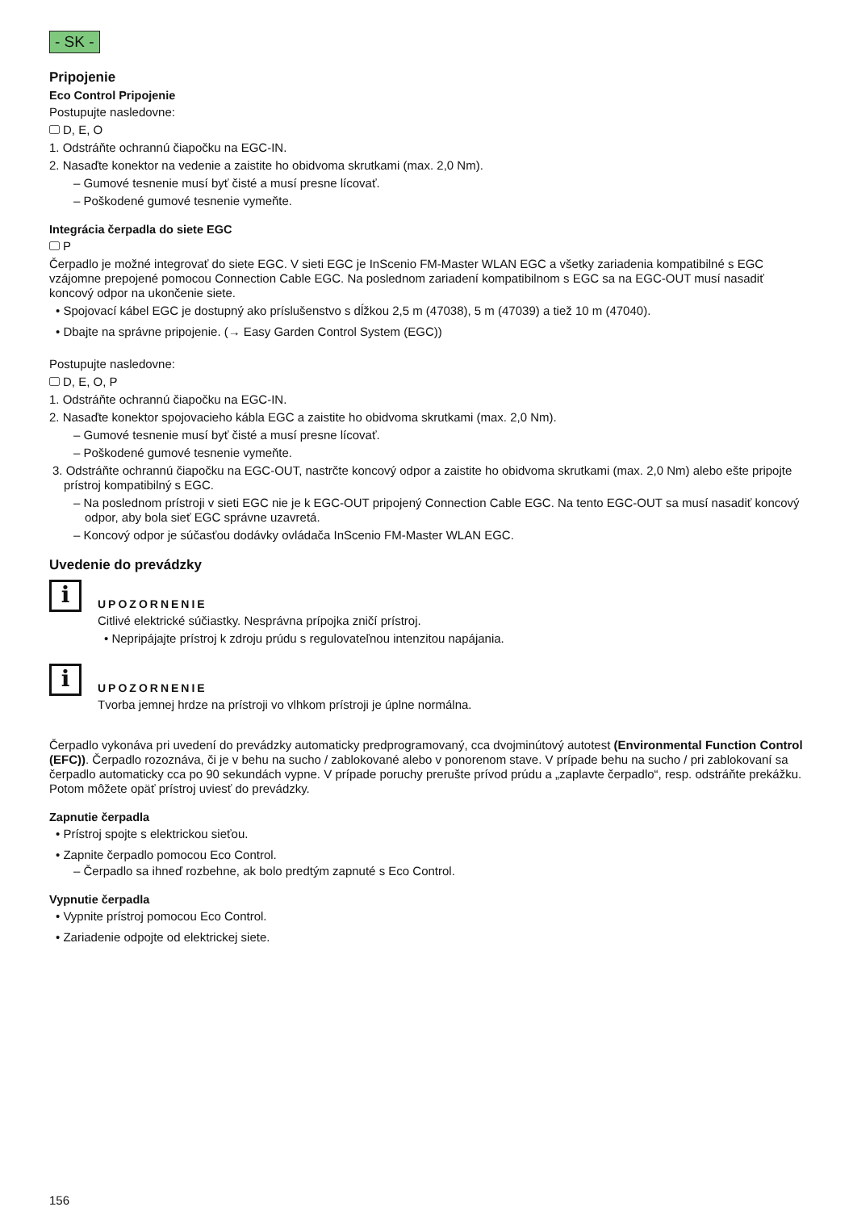- SK -
Pripojenie
Eco Control Pripojenie
Postupujte nasledovne:
D, E, O
1. Odstráňte ochrannú čiapočku na EGC-IN.
2. Nasaďte konektor na vedenie a zaistite ho obidvoma skrutkami (max. 2,0 Nm).
– Gumové tesnenie musí byť čisté a musí presne lícovať.
– Poškodené gumové tesnenie vymeňte.
Integrácia čerpadla do siete EGC
P
Čerpadlo je možné integrovať do siete EGC. V sieti EGC je InScenio FM-Master WLAN EGC a všetky zariadenia kompatibilné s EGC vzájomne prepojené pomocou Connection Cable EGC. Na poslednom zariadení kompatibilnom s EGC sa na EGC-OUT musí nasadiť koncový odpor na ukončenie siete.
• Spojovací kábel EGC je dostupný ako príslušenstvo s dĺžkou 2,5 m (47038), 5 m (47039) a tiež 10 m (47040).
• Dbajte na správne pripojenie. (→ Easy Garden Control System (EGC))
Postupujte nasledovne:
D, E, O, P
1. Odstráňte ochrannú čiapočku na EGC-IN.
2. Nasaďte konektor spojovacieho kábla EGC a zaistite ho obidvoma skrutkami (max. 2,0 Nm).
– Gumové tesnenie musí byť čisté a musí presne lícovať.
– Poškodené gumové tesnenie vymeňte.
3. Odstráňte ochrannú čiapočku na EGC-OUT, nastrčte koncový odpor a zaistite ho obidvoma skrutkami (max. 2,0 Nm) alebo ešte pripojte prístroj kompatibilný s EGC.
– Na poslednom prístroji v sieti EGC nie je k EGC-OUT pripojený Connection Cable EGC. Na tento EGC-OUT sa musí nasadiť koncový odpor, aby bola sieť EGC správne uzavretá.
– Koncový odpor je súčasťou dodávky ovládača InScenio FM-Master WLAN EGC.
Uvedenie do prevádzky
i
UPOZORNENIE
Citlivé elektrické súčiastky. Nesprávna prípojka zničí prístroj.
• Nepripájajte prístroj k zdroju prúdu s regulovateľnou intenzitou napájania.
i
UPOZORNENIE
Tvorba jemnej hrdze na prístroji vo vlhkom prístroji je úplne normálna.
Čerpadlo vykonáva pri uvedení do prevádzky automaticky predprogramovaný, cca dvojminútový autotest (Environmental Function Control (EFC)). Čerpadlo rozoznáva, či je v behu na sucho / zablokované alebo v ponorenom stave. V prípade behu na sucho / pri zablokovaní sa čerpadlo automaticky cca po 90 sekundách vypne. V prípade poruchy prerušte prívod prúdu a „zaplavte čerpadlo“, resp. odstráňte prekážku. Potom môžete opäť prístroj uviesť do prevádzky.
Zapnutie čerpadla
• Prístroj spojte s elektrickou sieťou.
• Zapnite čerpadlo pomocou Eco Control.
– Čerpadlo sa ihneď rozbehne, ak bolo predtým zapnuté s Eco Control.
Vypnutie čerpadla
• Vypnite prístroj pomocou Eco Control.
• Zariadenie odpojte od elektrickej siete.
156